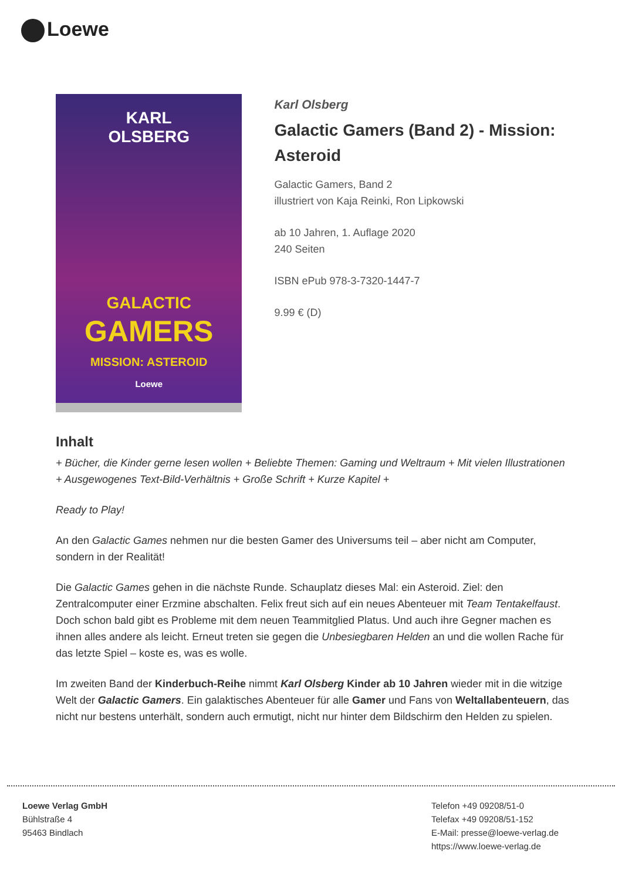Loewe
KARL
OLSBERG
GALACTIC
GAMERS
MISSION: ASTEROID
Loewe
Karl Olsberg
Galactic Gamers (Band 2) - Mission: Asteroid
Galactic Gamers, Band 2
illustriert von Kaja Reinki, Ron Lipkowski
ab 10 Jahren, 1. Auflage 2020
240 Seiten
ISBN ePub 978-3-7320-1447-7
9.99 € (D)
Inhalt
+ Bücher, die Kinder gerne lesen wollen + Beliebte Themen: Gaming und Weltraum + Mit vielen Illustrationen + Ausgewogenes Text-Bild-Verhältnis + Große Schrift + Kurze Kapitel +
Ready to Play!
An den Galactic Games nehmen nur die besten Gamer des Universums teil – aber nicht am Computer, sondern in der Realität!
Die Galactic Games gehen in die nächste Runde. Schauplatz dieses Mal: ein Asteroid. Ziel: den Zentralcomputer einer Erzmine abschalten. Felix freut sich auf ein neues Abenteuer mit Team Tentakelfaust. Doch schon bald gibt es Probleme mit dem neuen Teammitglied Platus. Und auch ihre Gegner machen es ihnen alles andere als leicht. Erneut treten sie gegen die Unbesiegbaren Helden an und die wollen Rache für das letzte Spiel – koste es, was es wolle.
Im zweiten Band der Kinderbuch-Reihe nimmt Karl Olsberg Kinder ab 10 Jahren wieder mit in die witzige Welt der Galactic Gamers. Ein galaktisches Abenteuer für alle Gamer und Fans von Weltallabenteuern, das nicht nur bestens unterhält, sondern auch ermutigt, nicht nur hinter dem Bildschirm den Helden zu spielen.
Loewe Verlag GmbH
Bühlstraße 4
95463 Bindlach
Telefon +49 09208/51-0
Telefax +49 09208/51-152
E-Mail: presse@loewe-verlag.de
https://www.loewe-verlag.de